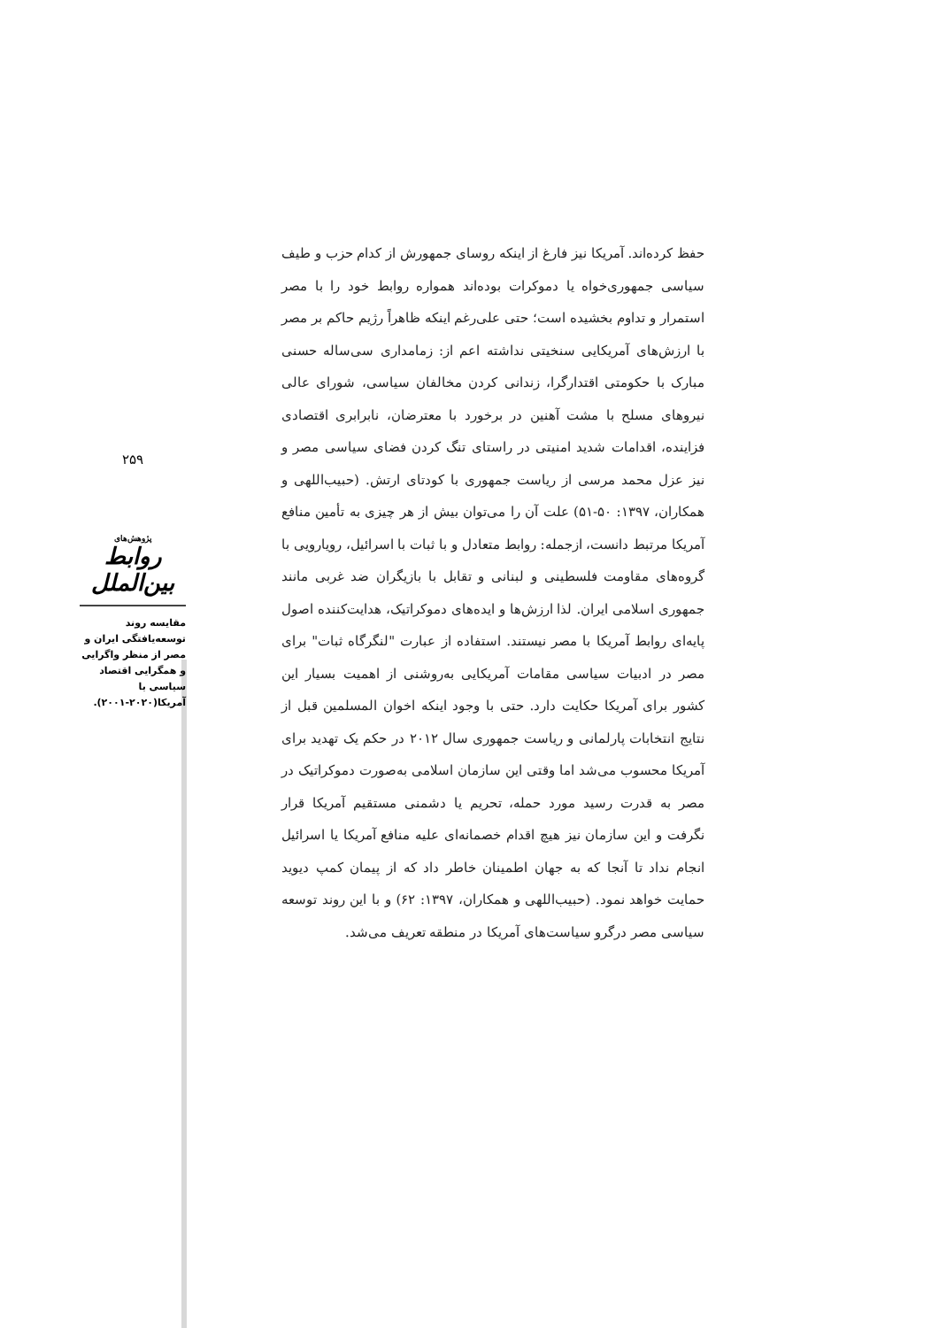۲۵۹
پژوهش‌های
روابط بین‌الملل
مقایسه روند توسعه‌یافتگی ایران و مصر از منظر واگرایی و همگرایی اقتصاد سیاسی با آمریکا(۲۰۲۰-۲۰۰۱).
حفظ کرده‌اند. آمریکا نیز فارغ از اینکه روسای جمهورش از کدام حزب و طیف سیاسی جمهوری‌خواه یا دموکرات بوده‌اند همواره روابط خود را با مصر استمرار و تداوم بخشیده است؛ حتی علی‌رغم اینکه ظاهراً رژیم حاکم بر مصر با ارزش‌های آمریکایی سنخیتی نداشته اعم از: زمامداری سی‌ساله حسنی مبارک با حکومتی اقتدارگرا، زندانی کردن مخالفان سیاسی، شورای عالی نیروهای مسلح با مشت آهنین در برخورد با معترضان، نابرابری اقتصادی فزاینده، اقدامات شدید امنیتی در راستای تنگ کردن فضای سیاسی مصر و نیز عزل محمد مرسی از ریاست جمهوری با کودتای ارتش. (حبیب‌اللهی و همکاران، ۱۳۹۷: ۵۰-۵۱) علت آن را می‌توان بیش از هر چیزی به تأمین منافع آمریکا مرتبط دانست، ازجمله: روابط متعادل و با ثبات با اسرائیل، رویارویی با گروه‌های مقاومت فلسطینی و لبنانی و تقابل با بازیگران ضد غربی مانند جمهوری اسلامی ایران. لذا ارزش‌ها و ایده‌های دموکراتیک، هدایت‌کننده اصول پایه‌ای روابط آمریکا با مصر نیستند. استفاده از عبارت "لنگرگاه ثبات" برای مصر در ادبیات سیاسی مقامات آمریکایی به‌روشنی از اهمیت بسیار این کشور برای آمریکا حکایت دارد. حتی با وجود اینکه اخوان المسلمین قبل از نتایج انتخابات پارلمانی و ریاست جمهوری سال ۲۰۱۲ در حکم یک تهدید برای آمریکا محسوب می‌شد اما وقتی این سازمان اسلامی به‌صورت دموکراتیک در مصر به قدرت رسید مورد حمله، تحریم یا دشمنی مستقیم آمریکا قرار نگرفت و این سازمان نیز هیچ اقدام خصمانه‌ای علیه منافع آمریکا یا اسرائیل انجام نداد تا آنجا که به جهان اطمینان خاطر داد که از پیمان کمپ دیوید حمایت خواهد نمود. (حبیب‌اللهی و همکاران، ۱۳۹۷: ۶۲) و با این روند توسعه سیاسی مصر درگرو سیاست‌های آمریکا در منطقه تعریف می‌شد.